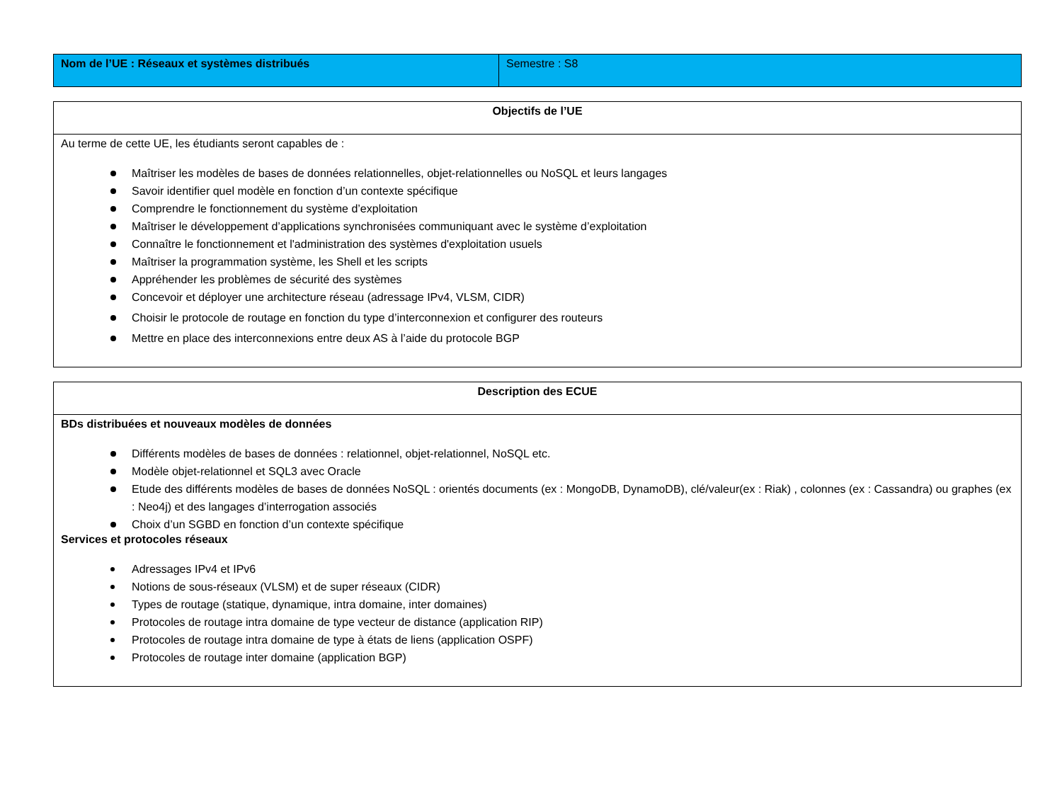| Nom de l’UE : Réseaux et systèmes distribués | Semestre : S8 |
| Objectifs de l’UE |
| Au terme de cette UE, les étudiants seront capables de : Maîtriser les modèles de bases de données relationnelles, objet-relationnelles ou NoSQL et leurs langages Savoir identifier quel modèle en fonction d’un contexte spécifique Comprendre le fonctionnement du système d’exploitation Maîtriser le développement d’applications synchronisées communiquant avec le système d’exploitation Connaître le fonctionnement et l'administration des systèmes d'exploitation usuels Maîtriser la programmation système, les Shell et les scripts Appréhender les problèmes de sécurité des systèmes Concevoir et déployer une architecture réseau (adressage IPv4, VLSM, CIDR) Choisir le protocole de routage en fonction du type d’interconnexion et configurer des routeurs Mettre en place des interconnexions entre deux AS à l’aide du protocole BGP |
| Description des ECUE |
| BDs distribuées et nouveaux modèles de données Différents modèles de bases de données : relationnel, objet-relationnel, NoSQL etc. Modèle objet-relationnel et SQL3 avec Oracle Etude des différents modèles de bases de données NoSQL : orientés documents (ex : MongoDB, DynamoDB), clé/valeur(ex : Riak) , colonnes (ex : Cassandra) ou graphes (ex : Neo4j) et des langages d’interrogation associés Choix d’un SGBD en fonction d’un contexte spécifique Services et protocoles réseaux Adressages IPv4 et IPv6 Notions de sous-réseaux (VLSM) et de super réseaux (CIDR) Types de routage (statique, dynamique, intra domaine, inter domaines) Protocoles de routage intra domaine de type vecteur de distance (application RIP) Protocoles de routage intra domaine de type à états de liens (application OSPF) Protocoles de routage inter domaine (application BGP) |